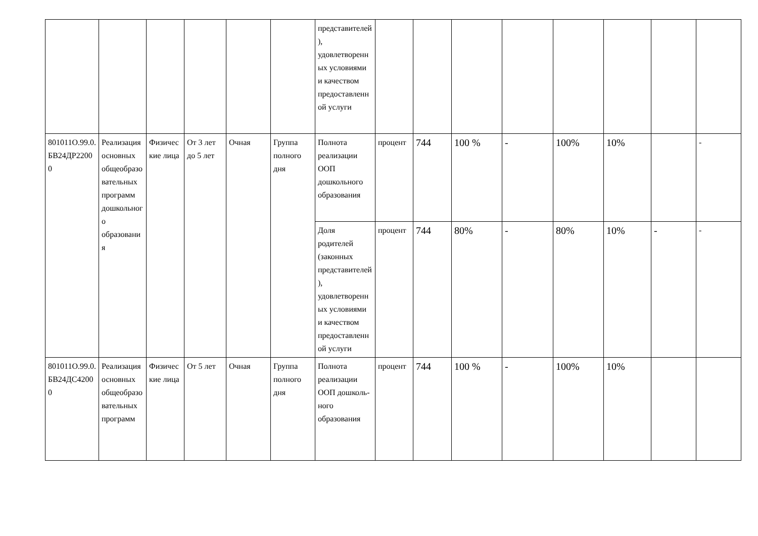| | | | | | | представителей), удовлетворенных условиями и качеством предоставленной услуги | | | | | | | | |
| 801011О.99.0.БВ24ДР22000 | Реализация основных общеобразовательных программ дошкольного образования | Физические лица | От 3 лет до 5 лет | Очная | Группа полного дня | Полнота реализации ООП дошкольного образования | процент | 744 | 100 % | - | 100% | 10% | | - |
| | | | | | | Доля родителей (законных представителей), удовлетворенных условиями и качеством предоставленной услуги | процент | 744 | 80% | - | 80% | 10% | - | - |
| 801011О.99.0.БВ24ДС42000 | Реализация основных общеобразовательных программ | Физические лица | От 5 лет | Очная | Группа полного дня | Полнота реализации ООП дошколь-ного образования | процент | 744 | 100 % | - | 100% | 10% | | |